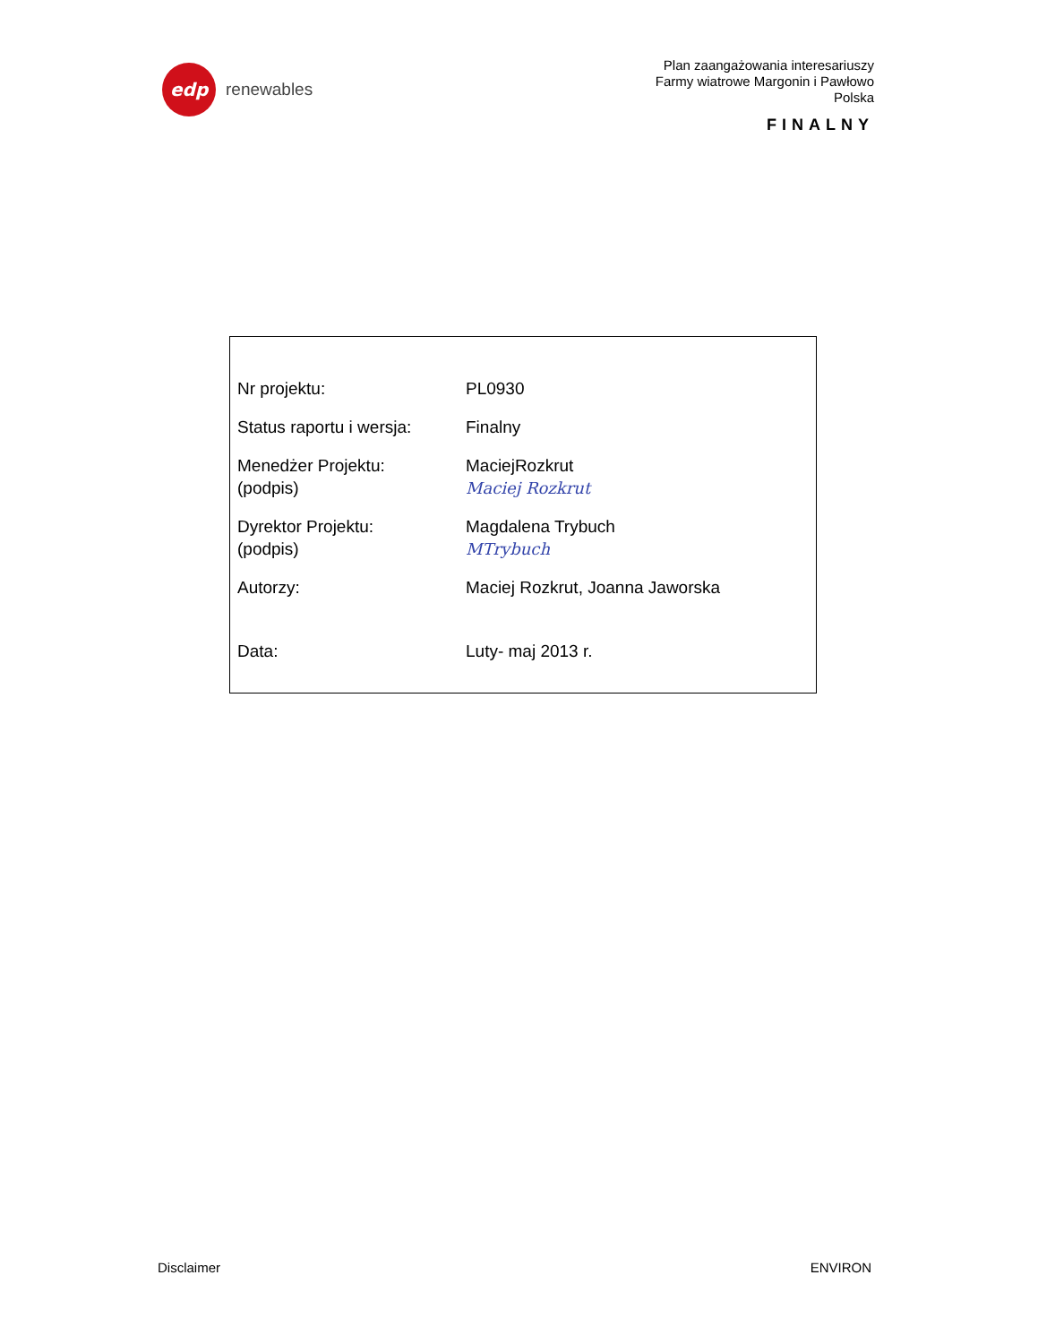edp
renewables
Plan zaangażowania interesariuszy
Farmy wiatrowe Margonin i Pawłowo
Polska
FINALNY
| Nr projektu: | PL0930 |
| Status raportu i wersja: | Finalny |
| Menedżer Projektu: (podpis) | MaciejRozkrut Maciej Rozkrut |
| Dyrektor Projektu: (podpis) | Magdalena Trybuch MTrybuch |
| Autorzy: | Maciej Rozkrut, Joanna Jaworska |
| Data: | Luty- maj 2013 r. |
Disclaimer ENVIRON